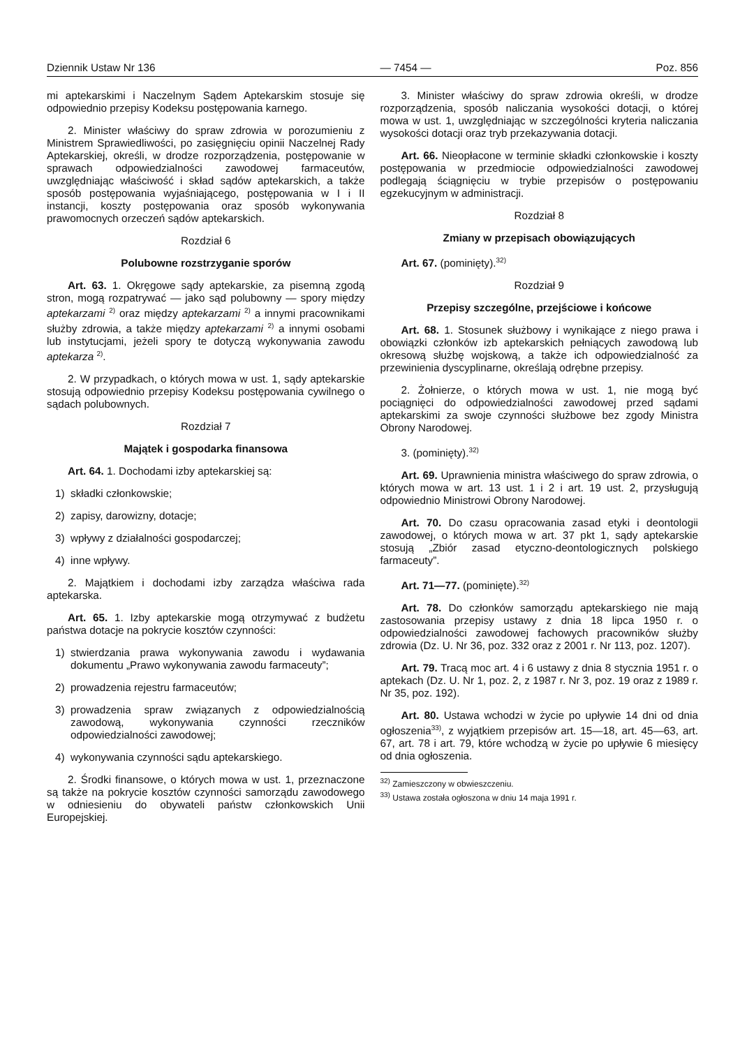Dziennik Ustaw Nr 136 — 7454 — Poz. 856
mi aptekarskimi i Naczelnym Sądem Aptekarskim stosuje się odpowiednio przepisy Kodeksu postępowania karnego.
2. Minister właściwy do spraw zdrowia w porozumieniu z Ministrem Sprawiedliwości, po zasięgnięciu opinii Naczelnej Rady Aptekarskiej, określi, w drodze rozporządzenia, postępowanie w sprawach odpowiedzialności zawodowej farmaceutów, uwzględniając właściwość i skład sądów aptekarskich, a także sposób postępowania wyjaśniającego, postępowania w I i II instancji, koszty postępowania oraz sposób wykonywania prawomocnych orzeczeń sądów aptekarskich.
Rozdział 6
Polubowne rozstrzyganie sporów
Art. 63. 1. Okręgowe sądy aptekarskie, za pisemną zgodą stron, mogą rozpatrywać — jako sąd polubowny — spory między aptekarzami <sup>2)</sup> oraz między aptekarzami <sup>2)</sup> a innymi pracownikami służby zdrowia, a także między aptekarzami <sup>2)</sup> a innymi osobami lub instytucjami, jeżeli spory te dotyczą wykonywania zawodu aptekarza <sup>2)</sup>.
2. W przypadkach, o których mowa w ust. 1, sądy aptekarskie stosują odpowiednio przepisy Kodeksu postępowania cywilnego o sądach polubownych.
Rozdział 7
Majątek i gospodarka finansowa
Art. 64. 1. Dochodami izby aptekarskiej są:
1) składki członkowskie;
2) zapisy, darowizny, dotacje;
3) wpływy z działalności gospodarczej;
4) inne wpływy.
2. Majątkiem i dochodami izby zarządza właściwa rada aptekarska.
Art. 65. 1. Izby aptekarskie mogą otrzymywać z budżetu państwa dotacje na pokrycie kosztów czynności:
1) stwierdzania prawa wykonywania zawodu i wydawania dokumentu „Prawo wykonywania zawodu farmaceuty”;
2) prowadzenia rejestru farmaceutów;
3) prowadzenia spraw związanych z odpowiedzialnością zawodową, wykonywania czynności rzeczników odpowiedzialności zawodowej;
4) wykonywania czynności sądu aptekarskiego.
2. Środki finansowe, o których mowa w ust. 1, przeznaczone są także na pokrycie kosztów czynności samorządu zawodowego w odniesieniu do obywateli państw członkowskich Unii Europejskiej.
3. Minister właściwy do spraw zdrowia określi, w drodze rozporządzenia, sposób naliczania wysokości dotacji, o której mowa w ust. 1, uwzględniając w szczególności kryteria naliczania wysokości dotacji oraz tryb przekazywania dotacji.
Art. 66. Nieopłacone w terminie składki członkowskie i koszty postępowania w przedmiocie odpowiedzialności zawodowej podlegają ściągnięciu w trybie przepisów o postępowaniu egzekucyjnym w administracji.
Rozdział 8
Zmiany w przepisach obowiązujących
Art. 67. (pominięty).<sup>32)</sup>
Rozdział 9
Przepisy szczególne, przejściowe i końcowe
Art. 68. 1. Stosunek służbowy i wynikające z niego prawa i obowiązki członków izb aptekarskich pełniących zawodową lub okresową służbę wojskową, a także ich odpowiedzialność za przewinienia dyscyplinarne, określają odrębne przepisy.
2. Żołnierze, o których mowa w ust. 1, nie mogą być pociągnięci do odpowiedzialności zawodowej przed sądami aptekarskimi za swoje czynności służbowe bez zgody Ministra Obrony Narodowej.
3. (pominięty).<sup>32)</sup>
Art. 69. Uprawnienia ministra właściwego do spraw zdrowia, o których mowa w art. 13 ust. 1 i 2 i art. 19 ust. 2, przysługują odpowiednio Ministrowi Obrony Narodowej.
Art. 70. Do czasu opracowania zasad etyki i deontologii zawodowej, o których mowa w art. 37 pkt 1, sądy aptekarskie stosują „Zbiór zasad etyczno-deontologicznych polskiego farmaceuty”.
Art. 71—77. (pominięte).<sup>32)</sup>
Art. 78. Do członków samorządu aptekarskiego nie mają zastosowania przepisy ustawy z dnia 18 lipca 1950 r. o odpowiedzialności zawodowej fachowych pracowników służby zdrowia (Dz. U. Nr 36, poz. 332 oraz z 2001 r. Nr 113, poz. 1207).
Art. 79. Tracą moc art. 4 i 6 ustawy z dnia 8 stycznia 1951 r. o aptekach (Dz. U. Nr 1, poz. 2, z 1987 r. Nr 3, poz. 19 oraz z 1989 r. Nr 35, poz. 192).
Art. 80. Ustawa wchodzi w życie po upływie 14 dni od dnia ogłoszenia<sup>33)</sup>, z wyjątkiem przepisów art. 15—18, art. 45—63, art. 67, art. 78 i art. 79, które wchodzą w życie po upływie 6 miesięcy od dnia ogłoszenia.
<sup>32)</sup> Zamieszczony w obwieszczeniu.
<sup>33)</sup> Ustawa została ogłoszona w dniu 14 maja 1991 r.